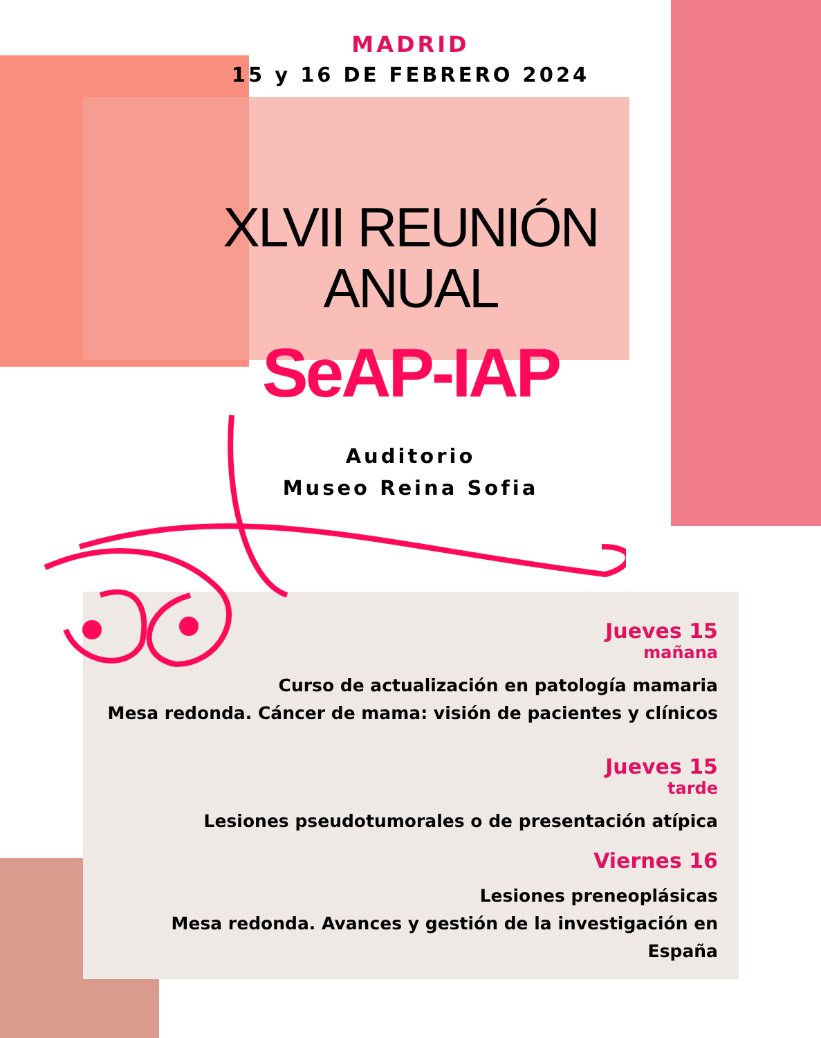MADRID
15 y 16 DE FEBRERO 2024
XLVII REUNIÓN
ANUAL
SeAP-IAP
Auditorio
Museo Reina Sofia
Jueves 15
mañana
Curso de actualización en patología mamaria
Mesa redonda. Cáncer de mama: visión de pacientes y clínicos
Jueves 15
tarde
Lesiones pseudotumorales o de presentación atípica
Viernes 16
Lesiones preneoplásicas
Mesa redonda. Avances y gestión de la investigación en España